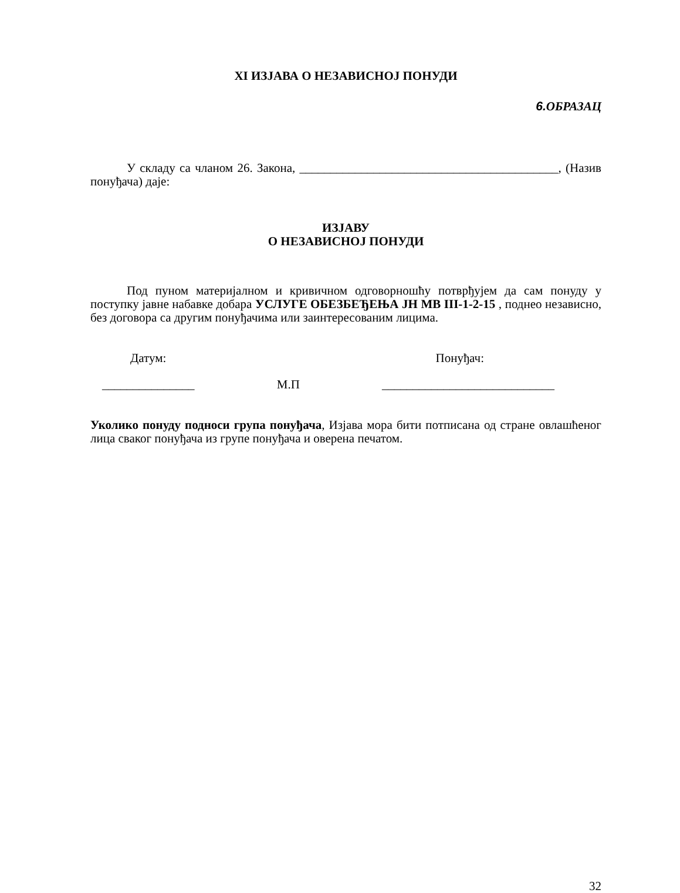XI ИЗЈАВА О НЕЗАВИСНОЈ ПОНУДИ
6. ОБРАЗАЦ
У складу са чланом 26. Закона, __________________________________________, (Назив понуђача) даје:
ИЗЈАВУ
О НЕЗАВИСНОЈ ПОНУДИ
Под пуном материјалном и кривичном одговорношћу потврђујем да сам понуду у поступку јавне набавке добара УСЛУГЕ ОБЕЗБЕЂЕЊА ЈН МВ III-1-2-15 , поднео независно, без договора са другим понуђачима или заинтересованим лицима.
Датум: Понуђач:
_______________ М.П ____________________________
Уколико понуду подноси група понуђача, Изјава мора бити потписана од стране овлашћеног лица сваког понуђача из групе понуђача и оверена печатом.
32